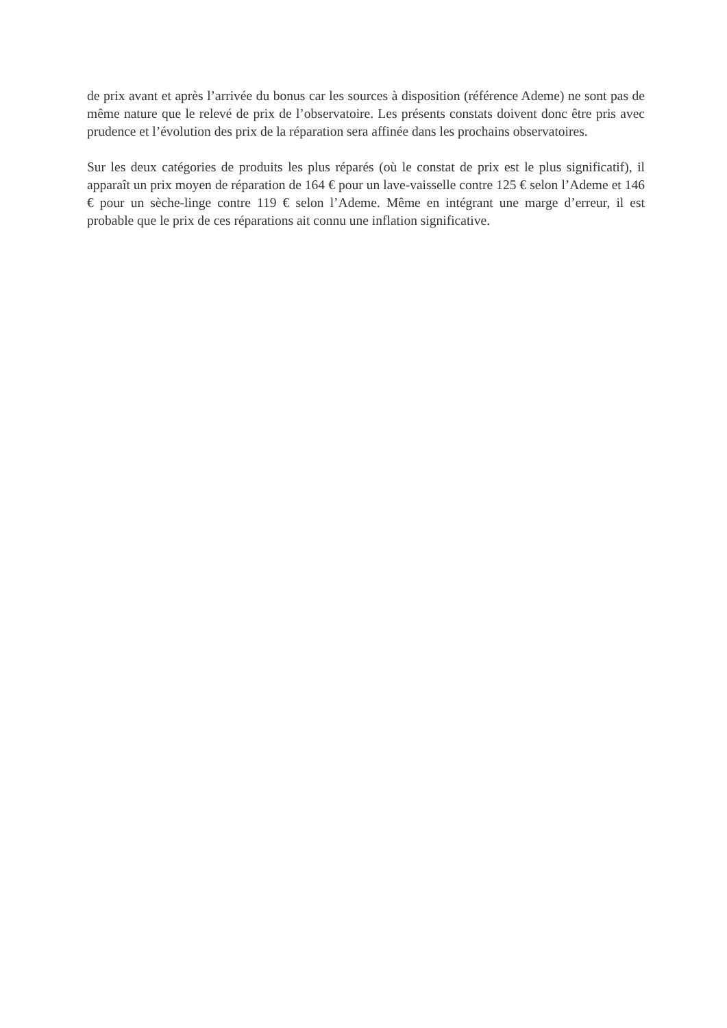de prix avant et après l’arrivée du bonus car les sources à disposition (référence Ademe) ne sont pas de même nature que le relevé de prix de l’observatoire. Les présents constats doivent donc être pris avec prudence et l’évolution des prix de la réparation sera affinée dans les prochains observatoires.
Sur les deux catégories de produits les plus réparés (où le constat de prix est le plus significatif), il apparaît un prix moyen de réparation de 164 € pour un lave-vaisselle contre 125 € selon l’Ademe et 146 € pour un sèche-linge contre 119 € selon l’Ademe. Même en intégrant une marge d’erreur, il est probable que le prix de ces réparations ait connu une inflation significative.